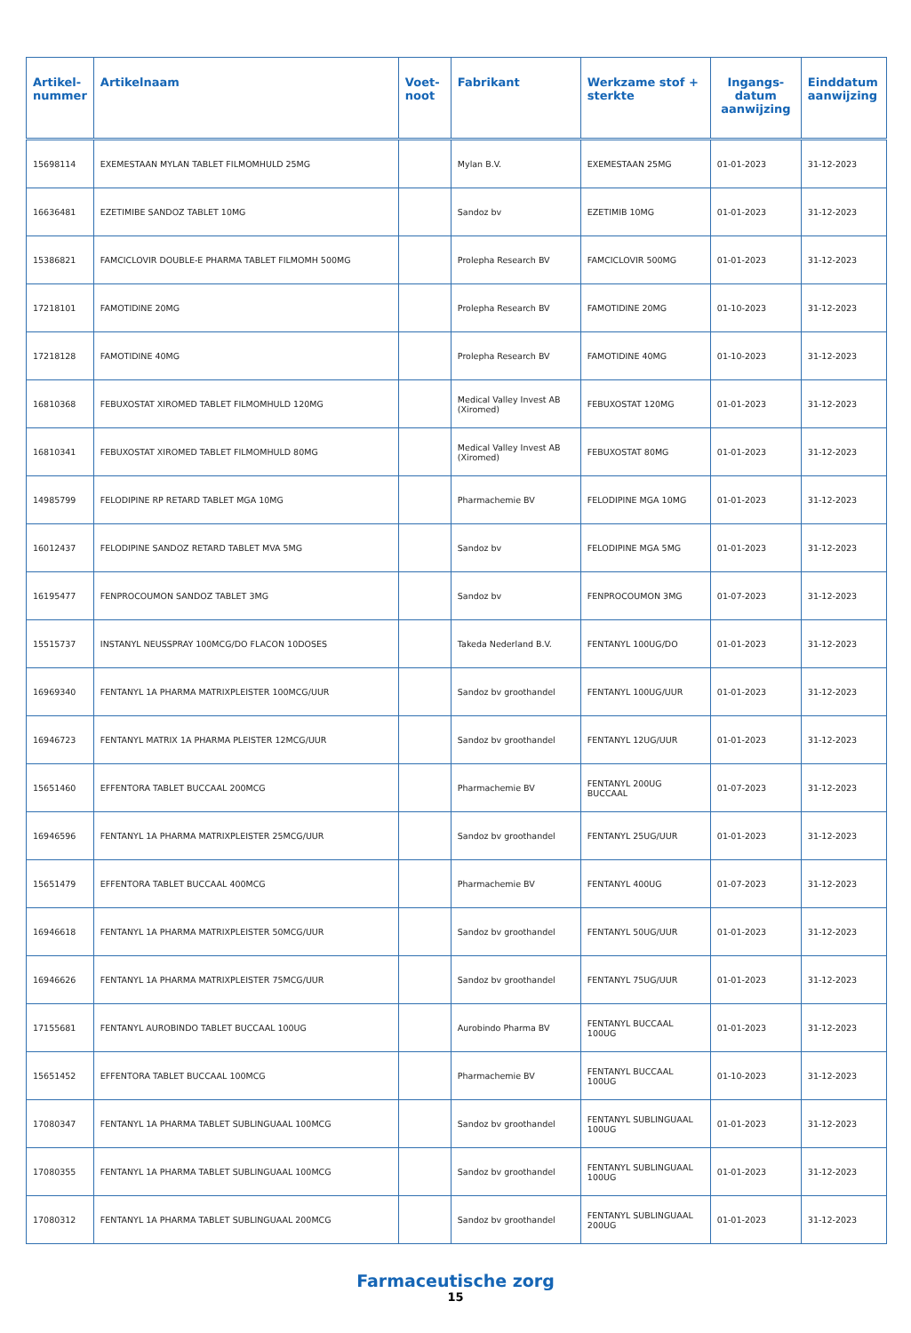| Artikel- nummer | Artikelnaam | Voet- noot | Fabrikant | Werkzame stof + sterkte | Ingangs- datum aanwijzing | Einddatum aanwijzing |
| --- | --- | --- | --- | --- | --- | --- |
| 15698114 | EXEMESTAAN MYLAN TABLET FILMOMHULD 25MG | | Mylan B.V. | EXEMESTAAN 25MG | 01-01-2023 | 31-12-2023 |
| 16636481 | EZETIMIBE SANDOZ TABLET 10MG | | Sandoz bv | EZETIMIB 10MG | 01-01-2023 | 31-12-2023 |
| 15386821 | FAMCICLOVIR DOUBLE-E PHARMA TABLET FILMOMH 500MG | | Prolepha Research BV | FAMCICLOVIR 500MG | 01-01-2023 | 31-12-2023 |
| 17218101 | FAMOTIDINE 20MG | | Prolepha Research BV | FAMOTIDINE 20MG | 01-10-2023 | 31-12-2023 |
| 17218128 | FAMOTIDINE 40MG | | Prolepha Research BV | FAMOTIDINE 40MG | 01-10-2023 | 31-12-2023 |
| 16810368 | FEBUXOSTAT XIROMED TABLET FILMOMHULD 120MG | | Medical Valley Invest AB (Xiromed) | FEBUXOSTAT 120MG | 01-01-2023 | 31-12-2023 |
| 16810341 | FEBUXOSTAT XIROMED TABLET FILMOMHULD 80MG | | Medical Valley Invest AB (Xiromed) | FEBUXOSTAT 80MG | 01-01-2023 | 31-12-2023 |
| 14985799 | FELODIPINE RP RETARD TABLET MGA 10MG | | Pharmachemie BV | FELODIPINE MGA 10MG | 01-01-2023 | 31-12-2023 |
| 16012437 | FELODIPINE SANDOZ RETARD TABLET MVA 5MG | | Sandoz bv | FELODIPINE MGA 5MG | 01-01-2023 | 31-12-2023 |
| 16195477 | FENPROCOUMON SANDOZ TABLET 3MG | | Sandoz bv | FENPROCOUMON 3MG | 01-07-2023 | 31-12-2023 |
| 15515737 | INSTANYL NEUSSPRAY 100MCG/DO FLACON 10DOSES | | Takeda Nederland B.V. | FENTANYL 100UG/DO | 01-01-2023 | 31-12-2023 |
| 16969340 | FENTANYL 1A PHARMA MATRIXPLEISTER 100MCG/UUR | | Sandoz bv groothandel | FENTANYL 100UG/UUR | 01-01-2023 | 31-12-2023 |
| 16946723 | FENTANYL MATRIX 1A PHARMA PLEISTER 12MCG/UUR | | Sandoz bv groothandel | FENTANYL 12UG/UUR | 01-01-2023 | 31-12-2023 |
| 15651460 | EFFENTORA TABLET BUCCAAL 200MCG | | Pharmachemie BV | FENTANYL 200UG BUCCAAL | 01-07-2023 | 31-12-2023 |
| 16946596 | FENTANYL 1A PHARMA MATRIXPLEISTER 25MCG/UUR | | Sandoz bv groothandel | FENTANYL 25UG/UUR | 01-01-2023 | 31-12-2023 |
| 15651479 | EFFENTORA TABLET BUCCAAL 400MCG | | Pharmachemie BV | FENTANYL 400UG | 01-07-2023 | 31-12-2023 |
| 16946618 | FENTANYL 1A PHARMA MATRIXPLEISTER 50MCG/UUR | | Sandoz bv groothandel | FENTANYL 50UG/UUR | 01-01-2023 | 31-12-2023 |
| 16946626 | FENTANYL 1A PHARMA MATRIXPLEISTER 75MCG/UUR | | Sandoz bv groothandel | FENTANYL 75UG/UUR | 01-01-2023 | 31-12-2023 |
| 17155681 | FENTANYL AUROBINDO TABLET BUCCAAL 100UG | | Aurobindo Pharma BV | FENTANYL BUCCAAL 100UG | 01-01-2023 | 31-12-2023 |
| 15651452 | EFFENTORA TABLET BUCCAAL 100MCG | | Pharmachemie BV | FENTANYL BUCCAAL 100UG | 01-10-2023 | 31-12-2023 |
| 17080347 | FENTANYL 1A PHARMA TABLET SUBLINGUAAL 100MCG | | Sandoz bv groothandel | FENTANYL SUBLINGUAAL 100UG | 01-01-2023 | 31-12-2023 |
| 17080355 | FENTANYL 1A PHARMA TABLET SUBLINGUAAL 100MCG | | Sandoz bv groothandel | FENTANYL SUBLINGUAAL 100UG | 01-01-2023 | 31-12-2023 |
| 17080312 | FENTANYL 1A PHARMA TABLET SUBLINGUAAL 200MCG | | Sandoz bv groothandel | FENTANYL SUBLINGUAAL 200UG | 01-01-2023 | 31-12-2023 |
Farmaceutische zorg
15